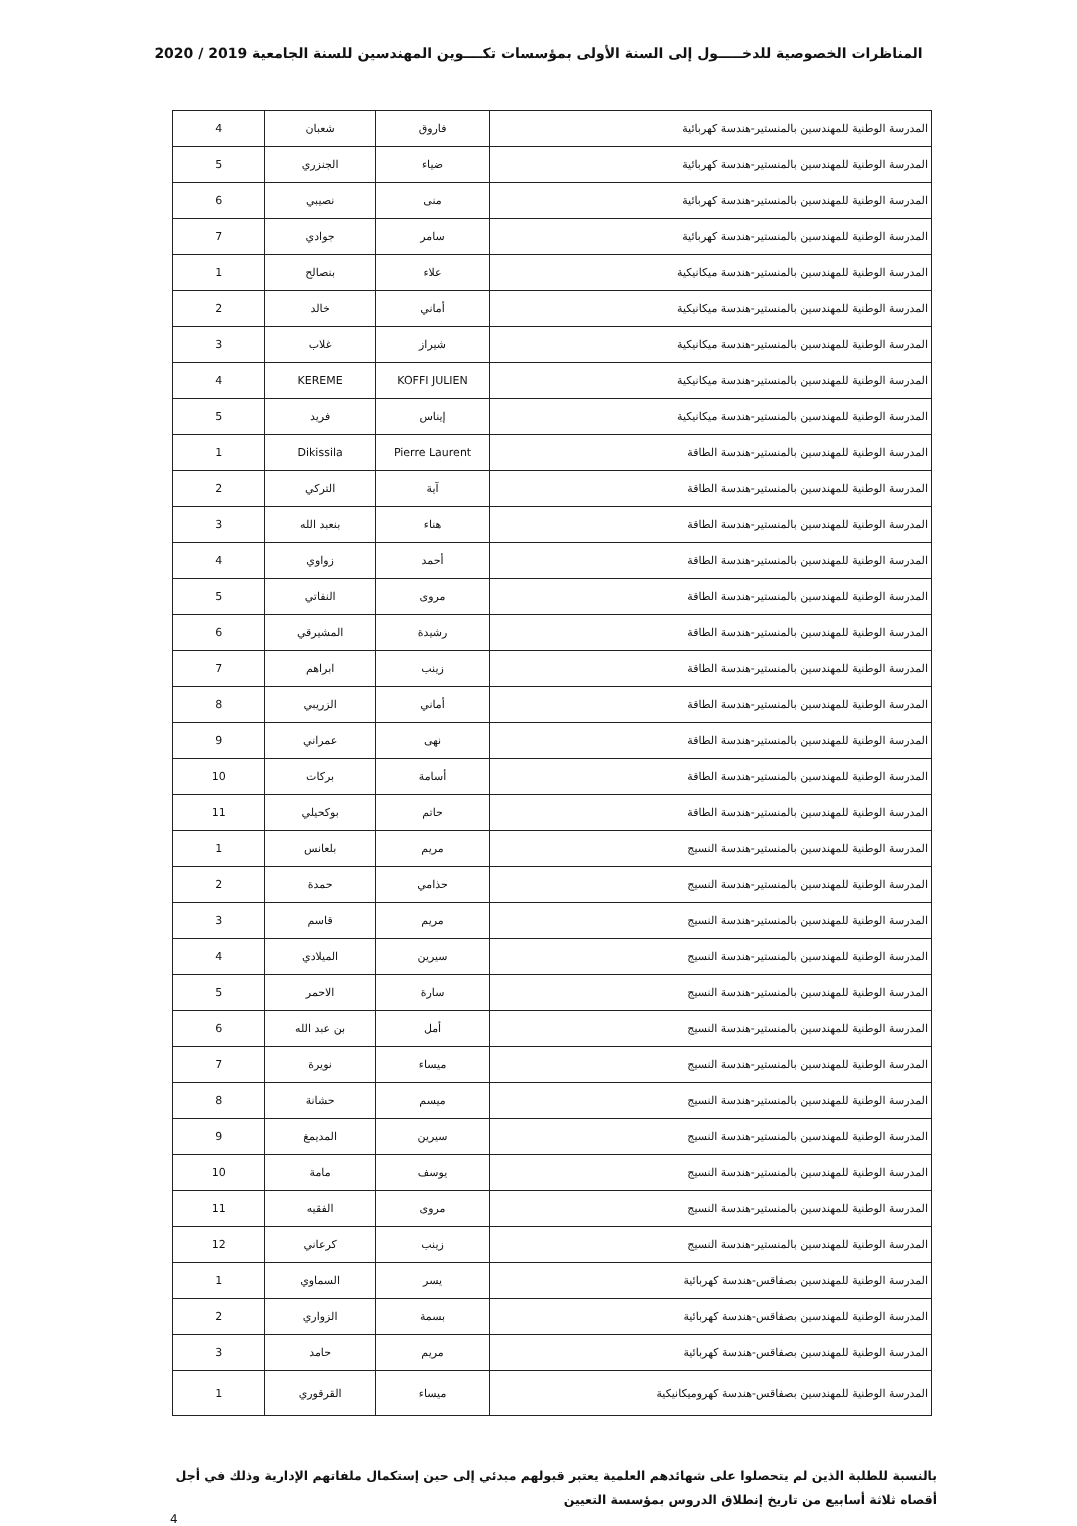المناظرات الخصوصية للدخـــــول إلى السنة الأولى بمؤسسات تكــــوين المهندسين للسنة الجامعية 2019 / 2020
| المدرسة الوطنية للمهندسين بالمنستير-هندسة كهربائية | فاروق | شعبان | 4 |
| المدرسة الوطنية للمهندسين بالمنستير-هندسة كهربائية | ضياء | الجنزري | 5 |
| المدرسة الوطنية للمهندسين بالمنستير-هندسة كهربائية | منى | نصيبي | 6 |
| المدرسة الوطنية للمهندسين بالمنستير-هندسة كهربائية | سامر | جوادي | 7 |
| المدرسة الوطنية للمهندسين بالمنستير-هندسة ميكانيكية | علاء | بنصالح | 1 |
| المدرسة الوطنية للمهندسين بالمنستير-هندسة ميكانيكية | أماني | خالد | 2 |
| المدرسة الوطنية للمهندسين بالمنستير-هندسة ميكانيكية | شيراز | غلاب | 3 |
| المدرسة الوطنية للمهندسين بالمنستير-هندسة ميكانيكية | KOFFI JULIEN | KEREME | 4 |
| المدرسة الوطنية للمهندسين بالمنستير-هندسة ميكانيكية | إيناس | فريد | 5 |
| المدرسة الوطنية للمهندسين بالمنستير-هندسة الطاقة | Pierre Laurent | Dikissila | 1 |
| المدرسة الوطنية للمهندسين بالمنستير-هندسة الطاقة | آية | التركي | 2 |
| المدرسة الوطنية للمهندسين بالمنستير-هندسة الطاقة | هناء | بنعبد الله | 3 |
| المدرسة الوطنية للمهندسين بالمنستير-هندسة الطاقة | أحمد | زواوي | 4 |
| المدرسة الوطنية للمهندسين بالمنستير-هندسة الطاقة | مروى | النفاتي | 5 |
| المدرسة الوطنية للمهندسين بالمنستير-هندسة الطاقة | رشيدة | المشيرقي | 6 |
| المدرسة الوطنية للمهندسين بالمنستير-هندسة الطاقة | زينب | ابراهم | 7 |
| المدرسة الوطنية للمهندسين بالمنستير-هندسة الطاقة | أماني | الزريبي | 8 |
| المدرسة الوطنية للمهندسين بالمنستير-هندسة الطاقة | نهى | عمراني | 9 |
| المدرسة الوطنية للمهندسين بالمنستير-هندسة الطاقة | أسامة | بركات | 10 |
| المدرسة الوطنية للمهندسين بالمنستير-هندسة الطاقة | حاتم | بوكحيلي | 11 |
| المدرسة الوطنية للمهندسين بالمنستير-هندسة النسيج | مريم | بلعانس | 1 |
| المدرسة الوطنية للمهندسين بالمنستير-هندسة النسيج | حذامي | حمدة | 2 |
| المدرسة الوطنية للمهندسين بالمنستير-هندسة النسيج | مريم | قاسم | 3 |
| المدرسة الوطنية للمهندسين بالمنستير-هندسة النسيج | سيرين | الميلادي | 4 |
| المدرسة الوطنية للمهندسين بالمنستير-هندسة النسيج | سارة | الاحمر | 5 |
| المدرسة الوطنية للمهندسين بالمنستير-هندسة النسيج | أمل | بن عبد الله | 6 |
| المدرسة الوطنية للمهندسين بالمنستير-هندسة النسيج | ميساء | نويرة | 7 |
| المدرسة الوطنية للمهندسين بالمنستير-هندسة النسيج | ميسم | حشانة | 8 |
| المدرسة الوطنية للمهندسين بالمنستير-هندسة النسيج | سيرين | المديمغ | 9 |
| المدرسة الوطنية للمهندسين بالمنستير-هندسة النسيج | يوسف | مامة | 10 |
| المدرسة الوطنية للمهندسين بالمنستير-هندسة النسيج | مروى | الفقيه | 11 |
| المدرسة الوطنية للمهندسين بالمنستير-هندسة النسيج | زينب | كرعاني | 12 |
| المدرسة الوطنية للمهندسين بصفاقس-هندسة كهربائية | يسر | السماوي | 1 |
| المدرسة الوطنية للمهندسين بصفاقس-هندسة كهربائية | بسمة | الزواري | 2 |
| المدرسة الوطنية للمهندسين بصفاقس-هندسة كهربائية | مريم | حامد | 3 |
| المدرسة الوطنية للمهندسين بصفاقس-هندسة كهروميكانيكية | ميساء | القرقوري | 1 |
بالنسبة للطلبة الذين لم يتحصلوا على شهائدهم العلمية يعتبر قبولهم مبدئي إلى حين إستكمال ملفاتهم الإدارية وذلك في أجل أقصاه ثلاثة أسابيع من تاريخ إنطلاق الدروس بمؤسسة التعيين
4